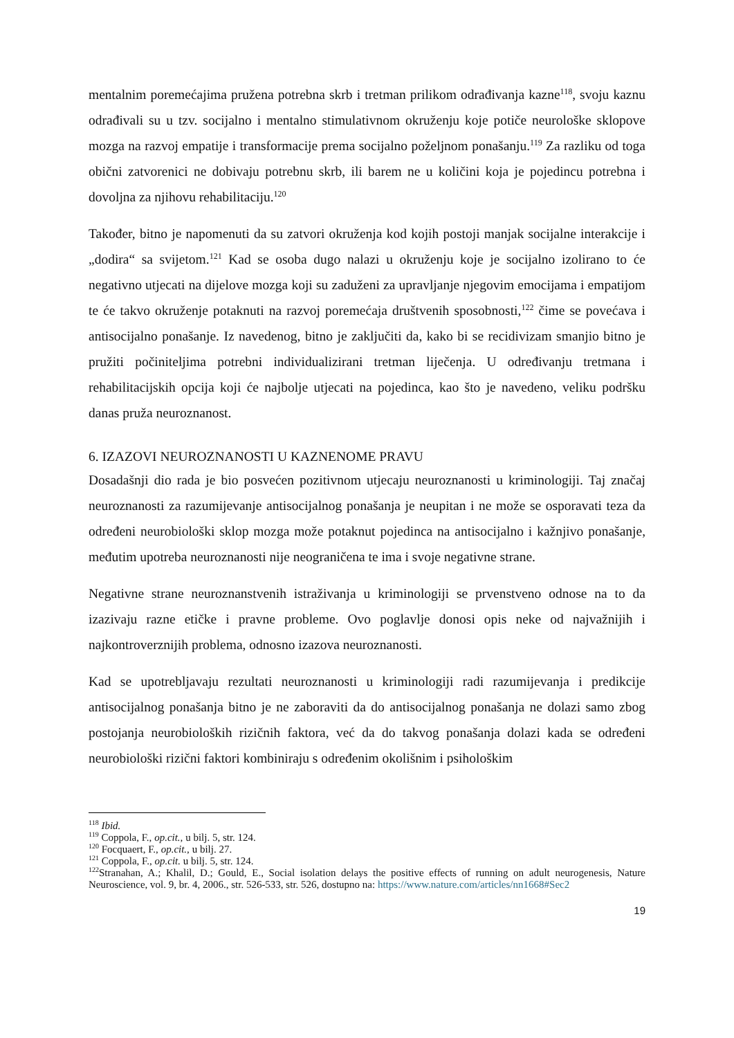mentalnim poremećajima pružena potrebna skrb i tretman prilikom odrađivanja kazne<sup>118</sup>, svoju kaznu odrađivali su u tzv. socijalno i mentalno stimulativnom okruženju koje potiče neurološke sklopove mozga na razvoj empatije i transformacije prema socijalno poželjnom ponašanju.<sup>119</sup> Za razliku od toga obični zatvorenici ne dobivaju potrebnu skrb, ili barem ne u količini koja je pojedincu potrebna i dovoljna za njihovu rehabilitaciju.<sup>120</sup>
Također, bitno je napomenuti da su zatvori okruženja kod kojih postoji manjak socijalne interakcije i „dodira“ sa svijetom.<sup>121</sup> Kad se osoba dugo nalazi u okruženju koje je socijalno izolirano to će negativno utjecati na dijelove mozga koji su zaduženi za upravljanje njegovim emocijama i empatijom te će takvo okruženje potaknuti na razvoj poremećaja društvenih sposobnosti,<sup>122</sup> čime se povećava i antisocijalno ponašanje. Iz navedenog, bitno je zaključiti da, kako bi se recidivizam smanjio bitno je pružiti počiniteljima potrebni individualizirani tretman liječenja. U određivanju tretmana i rehabilitacijskih opcija koji će najbolje utjecati na pojedinca, kao što je navedeno, veliku podršku danas pruža neuroznanost.
6. IZAZOVI NEUROZNANOSTI U KAZNENOME PRAVU
Dosadašnji dio rada je bio posvećen pozitivnom utjecaju neuroznanosti u kriminologiji. Taj značaj neuroznanosti za razumijevanje antisocijalnog ponašanja je neupitan i ne može se osporavati teza da određeni neurobiološki sklop mozga može potaknut pojedinca na antisocijalno i kažnjivo ponašanje, međutim upotreba neuroznanosti nije neograničena te ima i svoje negativne strane.
Negativne strane neuroznanstvenih istraživanja u kriminologiji se prvenstveno odnose na to da izazivaju razne etičke i pravne probleme. Ovo poglavlje donosi opis neke od najvažnijih i najkontroverznijih problema, odnosno izazova neuroznanosti.
Kad se upotrebljavaju rezultati neuroznanosti u kriminologiji radi razumijevanja i predikcije antisocijalnog ponašanja bitno je ne zaboraviti da do antisocijalnog ponašanja ne dolazi samo zbog postojanja neurobioloških rizičnih faktora, već da do takvog ponašanja dolazi kada se određeni neurobiološki rizični faktori kombiniraju s određenim okolišnim i psihološkim
<sup>118</sup> Ibid.
<sup>119</sup> Coppola, F., op.cit., u bilj. 5, str. 124.
<sup>120</sup> Focquaert, F., op.cit., u bilj. 27.
<sup>121</sup> Coppola, F., op.cit. u bilj. 5, str. 124.
<sup>122</sup> Stranahan, A.; Khalil, D.; Gould, E., Social isolation delays the positive effects of running on adult neurogenesis, Nature Neuroscience, vol. 9, br. 4, 2006., str. 526-533, str. 526, dostupno na: https://www.nature.com/articles/nn1668#Sec2
19